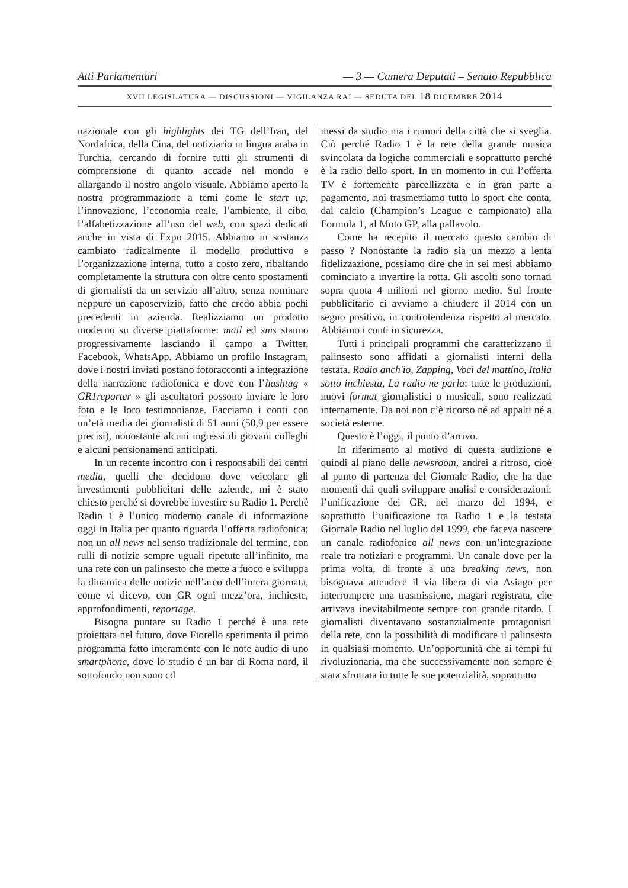Atti Parlamentari — 3 — Camera Deputati – Senato Repubblica
XVII LEGISLATURA — DISCUSSIONI — VIGILANZA RAI — SEDUTA DEL 18 DICEMBRE 2014
nazionale con gli highlights dei TG dell’Iran, del Nordafrica, della Cina, del notiziario in lingua araba in Turchia, cercando di fornire tutti gli strumenti di comprensione di quanto accade nel mondo e allargando il nostro angolo visuale. Abbiamo aperto la nostra programmazione a temi come le start up, l’innovazione, l’economia reale, l’ambiente, il cibo, l’alfabetizzazione all’uso del web, con spazi dedicati anche in vista di Expo 2015. Abbiamo in sostanza cambiato radicalmente il modello produttivo e l’organizzazione interna, tutto a costo zero, ribaltando completamente la struttura con oltre cento spostamenti di giornalisti da un servizio all’altro, senza nominare neppure un caposervizio, fatto che credo abbia pochi precedenti in azienda. Realizziamo un prodotto moderno su diverse piattaforme: mail ed sms stanno progressivamente lasciando il campo a Twitter, Facebook, WhatsApp. Abbiamo un profilo Instagram, dove i nostri inviati postano fotoracconti a integrazione della narrazione radiofonica e dove con l’hashtag « GR1reporter » gli ascoltatori possono inviare le loro foto e le loro testimonianze. Facciamo i conti con un’età media dei giornalisti di 51 anni (50,9 per essere precisi), nonostante alcuni ingressi di giovani colleghi e alcuni pensionamenti anticipati.
In un recente incontro con i responsabili dei centri media, quelli che decidono dove veicolare gli investimenti pubblicitari delle aziende, mi è stato chiesto perché si dovrebbe investire su Radio 1. Perché Radio 1 è l’unico moderno canale di informazione oggi in Italia per quanto riguarda l’offerta radiofonica; non un all news nel senso tradizionale del termine, con rulli di notizie sempre uguali ripetute all’infinito, ma una rete con un palinsesto che mette a fuoco e sviluppa la dinamica delle notizie nell’arco dell’intera giornata, come vi dicevo, con GR ogni mezz’ora, inchieste, approfondimenti, reportage.
Bisogna puntare su Radio 1 perché è una rete proiettata nel futuro, dove Fiorello sperimenta il primo programma fatto interamente con le note audio di uno smartphone, dove lo studio è un bar di Roma nord, il sottofondo non sono cd
messi da studio ma i rumori della città che si sveglia. Ciò perché Radio 1 è la rete della grande musica svincolata da logiche commerciali e soprattutto perché è la radio dello sport. In un momento in cui l’offerta TV è fortemente parcellizzata e in gran parte a pagamento, noi trasmettiamo tutto lo sport che conta, dal calcio (Champion’s League e campionato) alla Formula 1, al Moto GP, alla pallavolo.
Come ha recepito il mercato questo cambio di passo ? Nonostante la radio sia un mezzo a lenta fidelizzazione, possiamo dire che in sei mesi abbiamo cominciato a invertire la rotta. Gli ascolti sono tornati sopra quota 4 milioni nel giorno medio. Sul fronte pubblicitario ci avviamo a chiudere il 2014 con un segno positivo, in controtendenza rispetto al mercato. Abbiamo i conti in sicurezza.
Tutti i principali programmi che caratterizzano il palinsesto sono affidati a giornalisti interni della testata. Radio anch'io, Zapping, Voci del mattino, Italia sotto inchiesta, La radio ne parla: tutte le produzioni, nuovi format giornalistici o musicali, sono realizzati internamente. Da noi non c’è ricorso né ad appalti né a società esterne.
Questo è l’oggi, il punto d’arrivo.
In riferimento al motivo di questa audizione e quindi al piano delle newsroom, andrei a ritroso, cioè al punto di partenza del Giornale Radio, che ha due momenti dai quali sviluppare analisi e considerazioni: l’unificazione dei GR, nel marzo del 1994, e soprattutto l’unificazione tra Radio 1 e la testata Giornale Radio nel luglio del 1999, che faceva nascere un canale radiofonico all news con un’integrazione reale tra notiziari e programmi. Un canale dove per la prima volta, di fronte a una breaking news, non bisognava attendere il via libera di via Asiago per interrompere una trasmissione, magari registrata, che arrivava inevitabilmente sempre con grande ritardo. I giornalisti diventavano sostanzialmente protagonisti della rete, con la possibilità di modificare il palinsesto in qualsiasi momento. Un’opportunità che ai tempi fu rivoluzionaria, ma che successivamente non sempre è stata sfruttata in tutte le sue potenzialità, soprattutto